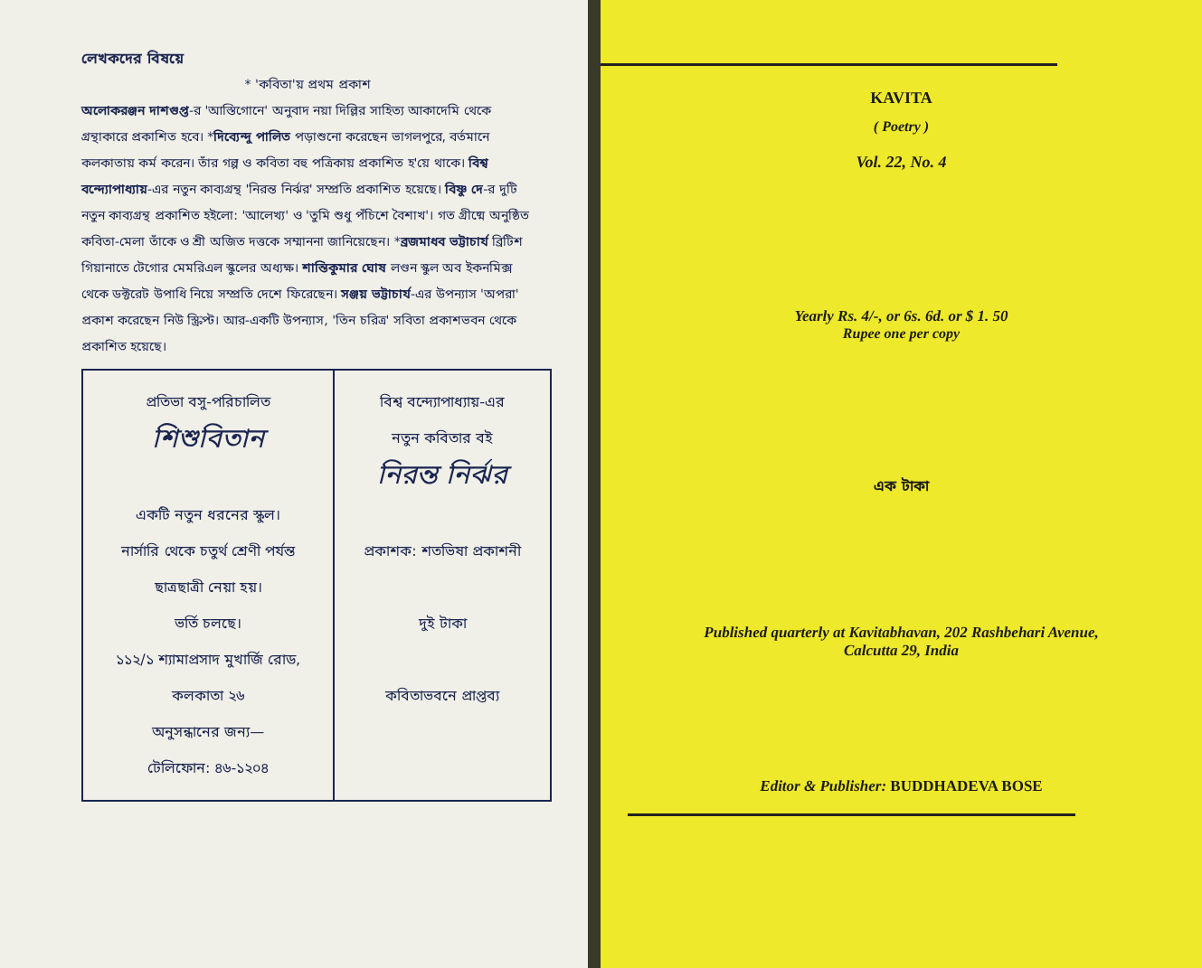লেখকদের বিষয়ে
* 'কবিতা'য় প্রথম প্রকাশ
অলোকরঞ্জন দাশগুপ্ত-র 'আস্তিগোনে' অনুবাদ নয়া দিল্লির সাহিত্য আকাদেমি থেকে গ্রন্থাকারে প্রকাশিত হবে। *দিব্যেন্দু পালিত পড়াশুনো করেছেন ভাগলপুরে, বর্তমানে কলকাতায় কর্ম করেন। তাঁর গল্প ও কবিতা বহু পত্রিকায় প্রকাশিত হ'য়ে থাকে। বিশ্ব বন্দ্যোপাধ্যায়-এর নতুন কাব্যগ্রন্থ 'নিরন্ত নির্ঝর' সম্প্রতি প্রকাশিত হয়েছে। বিষ্ণু দে-র দুটি নতুন কাব্যগ্রন্থ প্রকাশিত হইলো: 'আলেখ্য' ও 'তুমি শুধু পঁচিশে বৈশাখ'। গত গ্রীষ্মে অনুষ্ঠিত কবিতা-মেলা তাঁকে ও শ্রী অজিত দত্তকে সম্মাননা জানিয়েছেন। *ব্রজমাধব ভট্টাচার্য ব্রিটিশ গিয়ানাতে টেগোর মেমরিএল স্কুলের অধ্যক্ষ। শান্তিকুমার ঘোষ লণ্ডন স্কুল অব ইকনমিক্স থেকে ডক্টরেট উপাধি নিয়ে সম্প্রতি দেশে ফিরেছেন। সঞ্জয় ভট্টাচার্য-এর উপন্যাস 'অপরা' প্রকাশ করেছেন নিউ স্ক্রিপ্ট। আর-একটি উপন্যাস, 'তিন চরিত্র' সবিতা প্রকাশভবন থেকে প্রকাশিত হয়েছে।
| প্রতিভা বসু-পরিচালিত শিশুবিতান একটি নতুন ধরনের স্কুল। নার্সারি থেকে চতুর্থ শ্রেণী পর্যন্ত ছাত্রছাত্রী নেয়া হয়। ভর্তি চলছে। ১১২/১ শ্যামাপ্রসাদ মুখার্জি রোড, কলকাতা ২৬ অনুসন্ধানের জন্য— টেলিফোন: ৪৬-১২০৪ | বিশ্ব বন্দ্যোপাধ্যায়-এর নতুন কবিতার বই নিরন্ত নির্ঝর প্রকাশক: শতভিষা প্রকাশনী দুই টাকা কবিতাভবনে প্রাপ্তব্য |
KAVITA
( Poetry )
Vol. 22, No. 4
Yearly Rs. 4/-, or 6s. 6d. or $ 1. 50
Rupee one per copy
এক টাকা
Published quarterly at Kavitabhavan, 202 Rashbehari Avenue,
Calcutta 29, India
Editor & Publisher: BUDDHADEVA BOSE